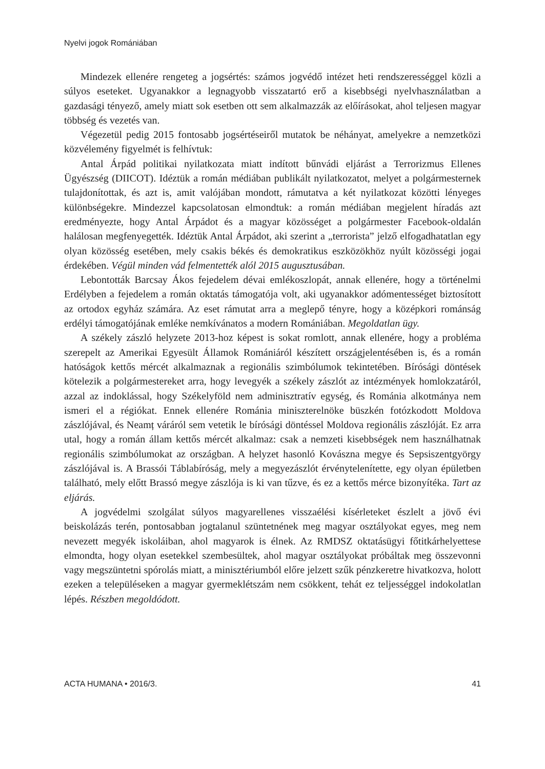Nyelvi jogok Romániában
Mindezek ellenére rengeteg a jogsértés: számos jogvédő intézet heti rendszerességgel közli a súlyos eseteket. Ugyanakkor a legnagyobb visszatartó erő a kisebbségi nyelvhasználatban a gazdasági tényező, amely miatt sok esetben ott sem alkalmazzák az előírásokat, ahol teljesen magyar többség és vezetés van.
Végezetül pedig 2015 fontosabb jogsértéseiről mutatok be néhányat, amelyekre a nemzetközi közvélemény figyelmét is felhívtuk:
Antal Árpád politikai nyilatkozata miatt indított bűnvádi eljárást a Terrorizmus Ellenes Ügyészség (DIICOT). Idéztük a román médiában publikált nyilatkozatot, melyet a polgármesternek tulajdonítottak, és azt is, amit valójában mondott, rámutatva a két nyilatkozat közötti lényeges különbségekre. Mindezzel kapcsolatosan elmondtuk: a román médiában megjelent híradás azt eredményezte, hogy Antal Árpádot és a magyar közösséget a polgármester Facebook-oldalán halálosan megfenyegették. Idéztük Antal Árpádot, aki szerint a „terrorista” jelző elfogadhatatlan egy olyan közösség esetében, mely csakis békés és demokratikus eszközökhöz nyúlt közösségi jogai érdekében. Végül minden vád felmentették alól 2015 augusztusában.
Lebontották Barcsay Ákos fejedelem dévai emlékoszlopát, annak ellenére, hogy a történelmi Erdélyben a fejedelem a román oktatás támogatója volt, aki ugyanakkor adómentességet biztosított az ortodox egyház számára. Az eset rámutat arra a meglepő tényre, hogy a középkori románság erdélyi támogatójának emléke nemkívánatos a modern Romániában. Megoldatlan ügy.
A székely zászló helyzete 2013-hoz képest is sokat romlott, annak ellenére, hogy a probléma szerepelt az Amerikai Egyesült Államok Romániáról készített országjelentésében is, és a román hatóságok kettős mércét alkalmaznak a regionális szimbólumok tekintetében. Bírósági döntések kötelezik a polgármestereket arra, hogy levegyék a székely zászlót az intézmények homlokzatáról, azzal az indoklással, hogy Székelyföld nem adminisztratív egység, és Románia alkotmánya nem ismeri el a régiókat. Ennek ellenére Románia miniszterelnöke büszkén fotózkodott Moldova zászlójával, és Neamț váráról sem vetetik le bírósági döntéssel Moldova regionális zászlóját. Ez arra utal, hogy a román állam kettős mércét alkalmaz: csak a nemzeti kisebbségek nem használhatnak regionális szimbólumokat az országban. A helyzet hasonló Kovászna megye és Sepsiszentgyörgy zászlójával is. A Brassói Táblabíróság, mely a megyezászlót érvénytelenítette, egy olyan épületben található, mely előtt Brassó megye zászlója is ki van tűzve, és ez a kettős mérce bizonyítéka. Tart az eljárás.
A jogvédelmi szolgálat súlyos magyarellenes visszaélési kísérleteket észlelt a jövő évi beiskolázás terén, pontosabban jogtalanul szüntetnének meg magyar osztályokat egyes, meg nem nevezett megyék iskoláiban, ahol magyarok is élnek. Az RMDSZ oktatásügyi főtitkárhelyettese elmondta, hogy olyan esetekkel szembesültek, ahol magyar osztályokat próbáltak meg összevonni vagy megszüntetni spórolás miatt, a minisztériumból előre jelzett szűk pénzkeretre hivatkozva, holott ezeken a településeken a magyar gyermeklétszám nem csökkent, tehát ez teljességgel indokolatlan lépés. Részben megoldódott.
ACTA HUMANA • 2016/3. 41